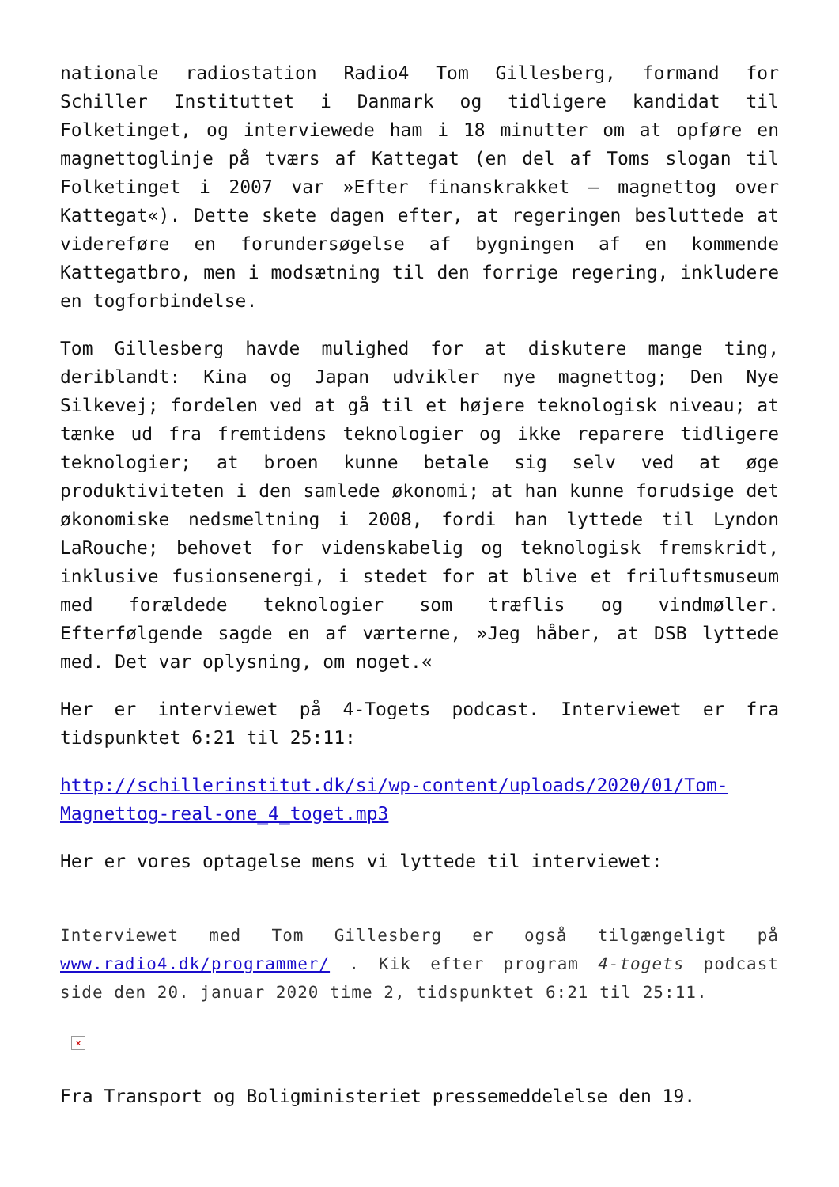nationale radiostation Radio4 Tom Gillesberg, formand for Schiller Instituttet i Danmark og tidligere kandidat til Folketinget, og interviewede ham i 18 minutter om at opføre en magnettoglinje på tværs af Kattegat (en del af Toms slogan til Folketinget i 2007 var »Efter finanskrakket – magnettog over Kattegat«). Dette skete dagen efter, at regeringen besluttede at videreføre en forundersøgelse af bygningen af en kommende Kattegatbro, men i modsætning til den forrige regering, inkludere en togforbindelse.
Tom Gillesberg havde mulighed for at diskutere mange ting, deriblandt: Kina og Japan udvikler nye magnettog; Den Nye Silkevej; fordelen ved at gå til et højere teknologisk niveau; at tænke ud fra fremtidens teknologier og ikke reparere tidligere teknologier; at broen kunne betale sig selv ved at øge produktiviteten i den samlede økonomi; at han kunne forudsige det økonomiske nedsmeltning i 2008, fordi han lyttede til Lyndon LaRouche; behovet for videnskabelig og teknologisk fremskridt, inklusive fusionsenergi, i stedet for at blive et friluftsmuseum med forældede teknologier som træflis og vindmøller. Efterfølgende sagde en af værterne, »Jeg håber, at DSB lyttede med. Det var oplysning, om noget.«
Her er interviewet på 4-Togets podcast. Interviewet er fra tidspunktet 6:21 til 25:11:
http://schillerinstitut.dk/si/wp-content/uploads/2020/01/Tom-Magnettog-real-one_4_toget.mp3
Her er vores optagelse mens vi lyttede til interviewet:
Interviewet med Tom Gillesberg er også tilgængeligt på www.radio4.dk/programmer/ . Kik efter program 4-togets podcast side den 20. januar 2020 time 2, tidspunktet 6:21 til 25:11.
×
Fra Transport og Boligministeriet pressemeddelelse den 19.